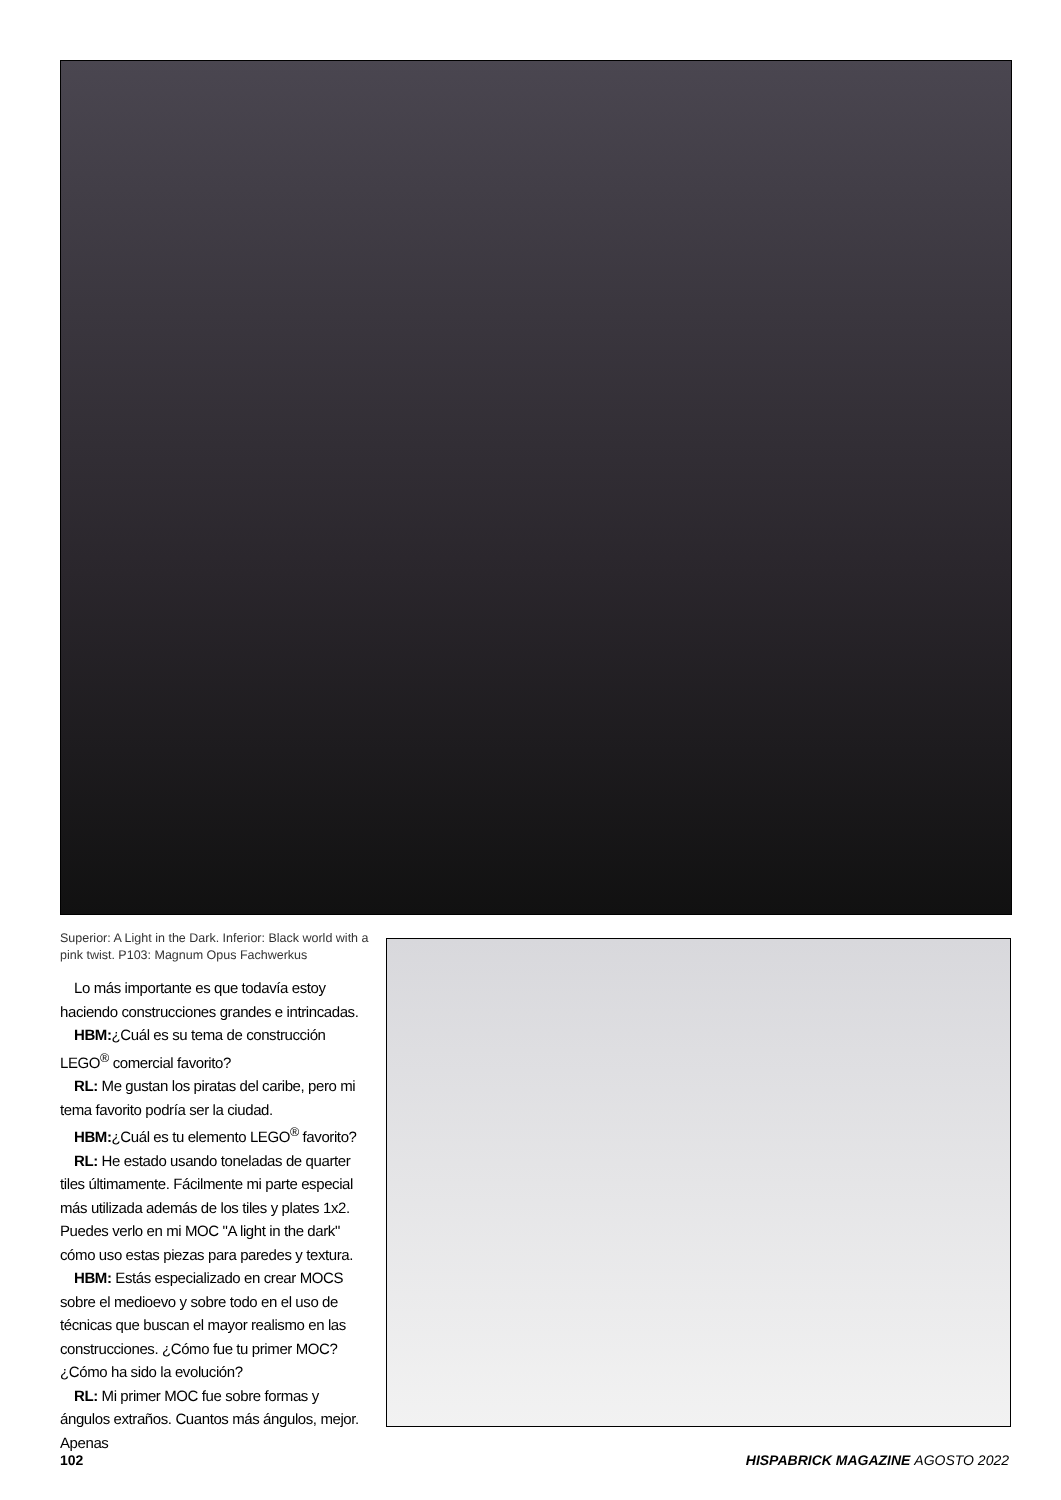Superior: A Light in the Dark. Inferior: Black world with a pink twist. P103: Magnum Opus Fachwerkus
Lo más importante es que todavía estoy haciendo construcciones grandes e intrincadas.
HBM:¿Cuál es su tema de construcción LEGO<sup>®</sup> comercial favorito?
RL: Me gustan los piratas del caribe, pero mi tema favorito podría ser la ciudad.
HBM:¿Cuál es tu elemento LEGO<sup>®</sup> favorito?
RL: He estado usando toneladas de quarter tiles últimamente. Fácilmente mi parte especial más utilizada además de los tiles y plates 1x2. Puedes verlo en mi MOC "A light in the dark" cómo uso estas piezas para paredes y textura.
HBM: Estás especializado en crear MOCS sobre el medioevo y sobre todo en el uso de técnicas que buscan el mayor realismo en las construcciones. ¿Cómo fue tu primer MOC? ¿Cómo ha sido la evolución?
RL: Mi primer MOC fue sobre formas y ángulos extraños. Cuantos más ángulos, mejor. Apenas
102 HISPABRICK MAGAZINE AGOSTO 2022